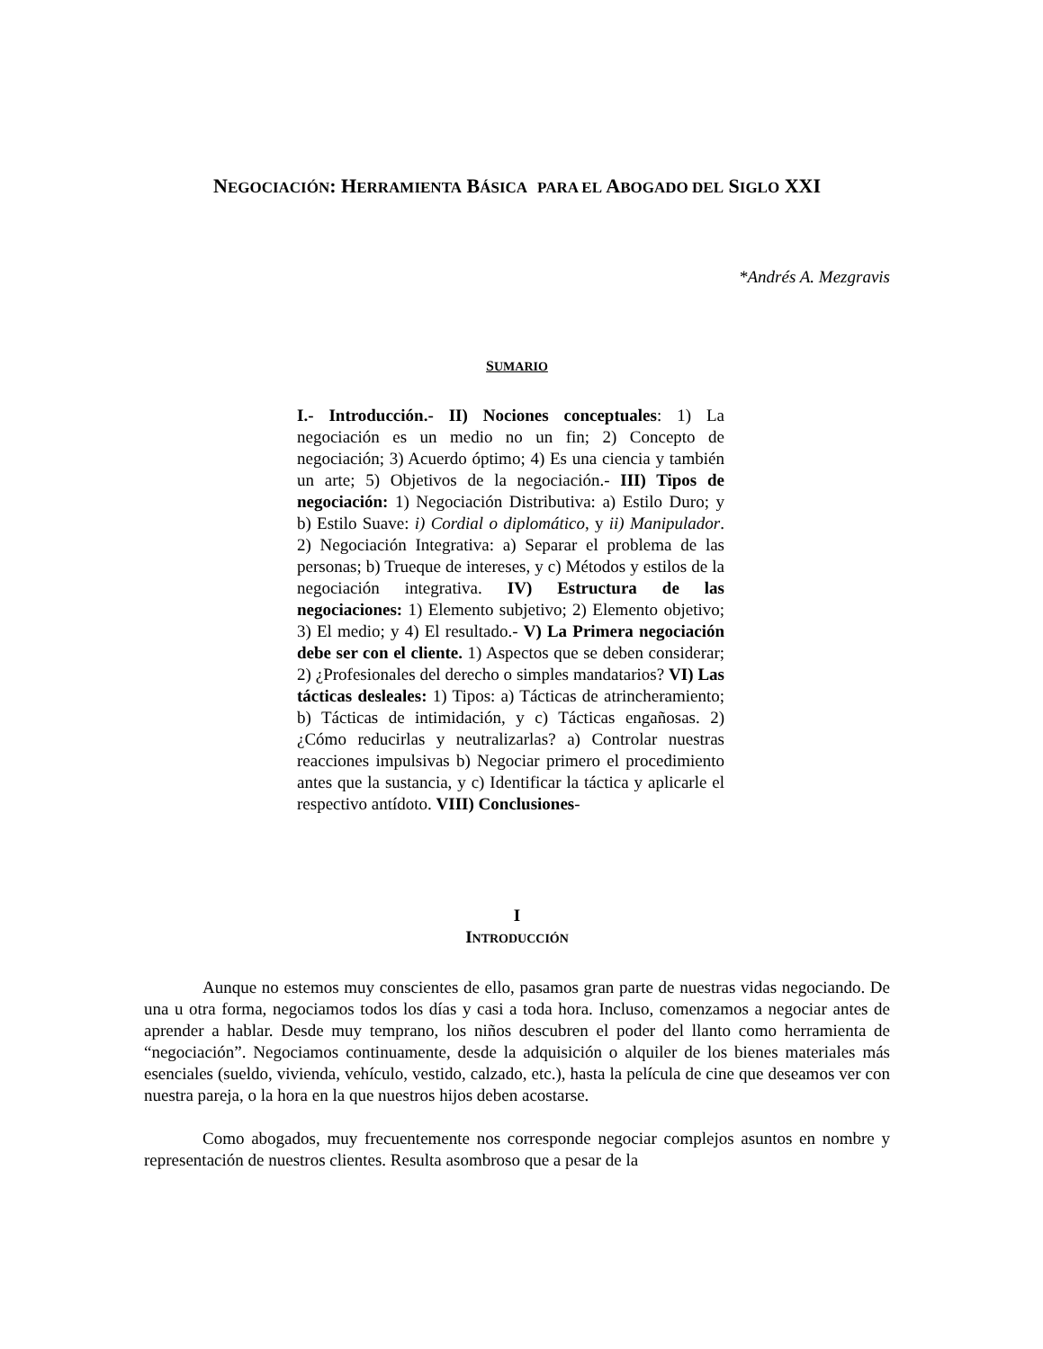NEGOCIACIÓN: HERRAMIENTA BÁSICA PARA EL ABOGADO DEL SIGLO XXI
*Andrés A. Mezgravis
SUMARIO
I.- Introducción.- II) Nociones conceptuales: 1) La negociación es un medio no un fin; 2) Concepto de negociación; 3) Acuerdo óptimo; 4) Es una ciencia y también un arte; 5) Objetivos de la negociación.- III) Tipos de negociación: 1) Negociación Distributiva: a) Estilo Duro; y b) Estilo Suave: i) Cordial o diplomático, y ii) Manipulador. 2) Negociación Integrativa: a) Separar el problema de las personas; b) Trueque de intereses, y c) Métodos y estilos de la negociación integrativa. IV) Estructura de las negociaciones: 1) Elemento subjetivo; 2) Elemento objetivo; 3) El medio; y 4) El resultado.- V) La Primera negociación debe ser con el cliente. 1) Aspectos que se deben considerar; 2) ¿Profesionales del derecho o simples mandatarios? VI) Las tácticas desleales: 1) Tipos: a) Tácticas de atrincheramiento; b) Tácticas de intimidación, y c) Tácticas engañosas. 2) ¿Cómo reducirlas y neutralizarlas? a) Controlar nuestras reacciones impulsivas b) Negociar primero el procedimiento antes que la sustancia, y c) Identificar la táctica y aplicarle el respectivo antídoto. VIII) Conclusiones-
I
INTRODUCCIÓN
Aunque no estemos muy conscientes de ello, pasamos gran parte de nuestras vidas negociando. De una u otra forma, negociamos todos los días y casi a toda hora. Incluso, comenzamos a negociar antes de aprender a hablar. Desde muy temprano, los niños descubren el poder del llanto como herramienta de “negociación”. Negociamos continuamente, desde la adquisición o alquiler de los bienes materiales más esenciales (sueldo, vivienda, vehículo, vestido, calzado, etc.), hasta la película de cine que deseamos ver con nuestra pareja, o la hora en la que nuestros hijos deben acostarse.
Como abogados, muy frecuentemente nos corresponde negociar complejos asuntos en nombre y representación de nuestros clientes. Resulta asombroso que a pesar de la